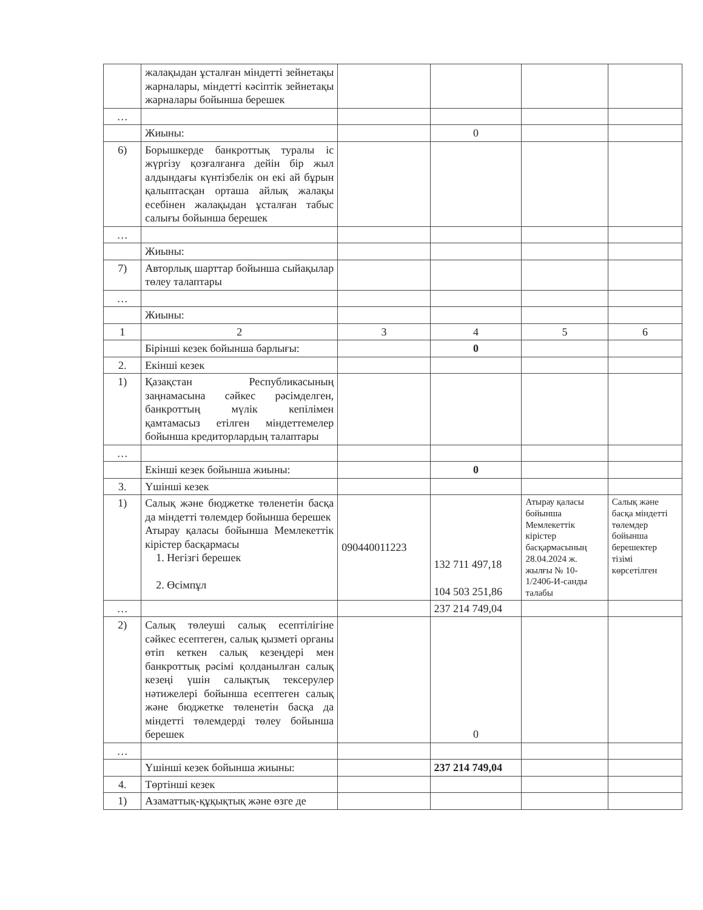| | жалақыдан ұсталған міндетті зейнетақы жарналары, міндетті кәсіптік зейнетақы жарналары бойынша берешек | | | | |
| … | | | | | |
| | Жиыны: | | 0 | | |
| 6) | Борышкерде банкроттық туралы іс жүргізу қозғалғанға дейін бір жыл алдындағы күнтізбелік он екі ай бұрын қалыптасқан орташа айлық жалақы есебінен жалақыдан ұсталған табыс салығы бойынша берешек | | | | |
| … | | | | | |
| | Жиыны: | | | | |
| 7) | Авторлық шарттар бойынша сыйақылар төлеу талаптары | | | | |
| … | | | | | |
| | Жиыны: | | | | |
| 1 | 2 | 3 | 4 | 5 | 6 |
| | Бірінші кезек бойынша барлығы: | | 0 | | |
| 2. | Екінші кезек | | | | |
| 1) | Қазақстан Республикасының заңнамасына сәйкес рәсімделген, банкроттың мүлік кепілімен қамтамасыз етілген міндеттемелер бойынша кредиторлардың талаптары | | | | |
| … | | | | | |
| | Екінші кезек бойынша жиыны: | | 0 | | |
| 3. | Үшінші кезек | | | | |
| 1) | Салық және бюджетке төленетін басқа да міндетті төлемдер бойынша берешек Атырау қаласы бойынша Мемлекеттік кірістер басқармасы 1. Негізгі берешек 2. Өсімпұл | 090440011223 | 132 711 497,18 104 503 251,86 | Атырау қаласы бойынша Мемлекеттік кірістер басқармасының 28.04.2024 ж. жылғы № 10-1/2406-И-санды талабы | Салық және басқа міндетті төлемдер бойынша берешектер тізімі көрсетілген |
| … | | | 237 214 749,04 | | |
| 2) | Салық төлеуші салық есептілігіне сәйкес есептеген, салық қызметі органы өтіп кеткен салық кезеңдері мен банкроттық рәсімі қолданылған салық кезеңі үшін салықтық тексерулер нәтижелері бойынша есептеген салық және бюджетке төленетін басқа да міндетті төлемдерді төлеу бойынша берешек | | 0 | | |
| … | | | | | |
| | Үшінші кезек бойынша жиыны: | | 237 214 749,04 | | |
| 4. | Төртінші кезек | | | | |
| 1) | Азаматтық-құқықтық және өзге де | | | | |